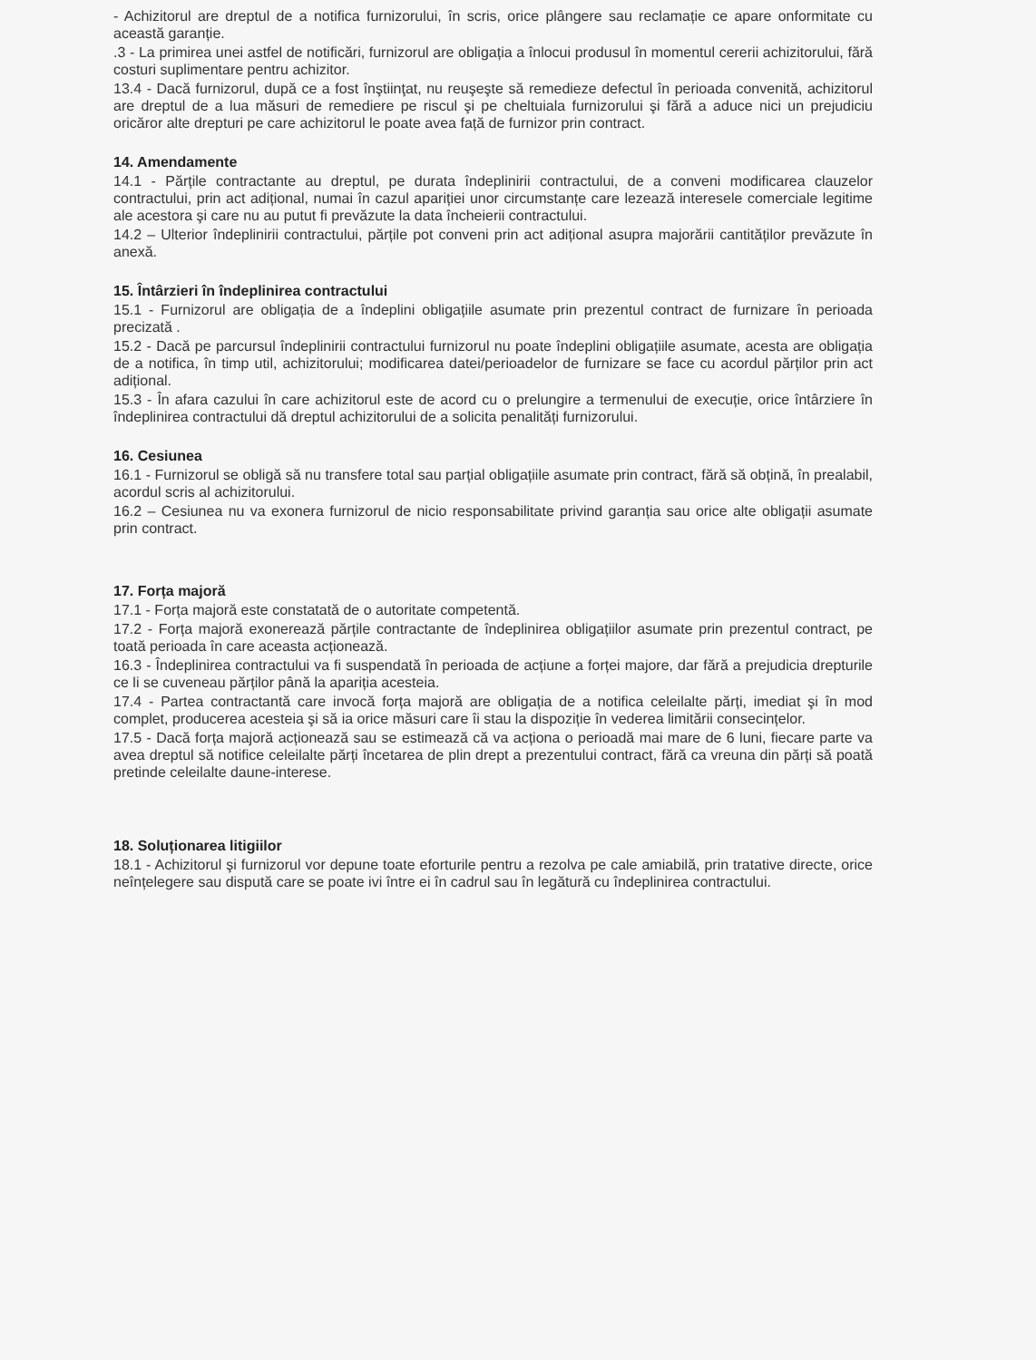- Achizitorul are dreptul de a notifica furnizorului, în scris, orice plângere sau reclamație ce apare onformitate cu această garanție.
.3 - La primirea unei astfel de notificări, furnizorul are obligația a înlocui produsul în momentul cererii achizitorului, fără costuri suplimentare pentru achizitor.
13.4 - Dacă furnizorul, după ce a fost înştiinţat, nu reuşeşte să remedieze defectul în perioada convenită, achizitorul are dreptul de a lua măsuri de remediere pe riscul şi pe cheltuiala furnizorului şi fără a aduce nici un prejudiciu oricăror alte drepturi pe care achizitorul le poate avea față de furnizor prin contract.
14. Amendamente
14.1 - Părțile contractante au dreptul, pe durata îndeplinirii contractului, de a conveni modificarea clauzelor contractului, prin act adițional, numai în cazul apariției unor circumstanțe care lezează interesele comerciale legitime ale acestora şi care nu au putut fi prevăzute la data încheierii contractului.
14.2 – Ulterior îndeplinirii contractului, părțile pot conveni prin act adițional asupra majorării cantităților prevăzute în anexă.
15. Întârzieri în îndeplinirea contractului
15.1 - Furnizorul are obligația de a îndeplini obligațiile asumate prin prezentul contract de furnizare în perioada precizată .
15.2 - Dacă pe parcursul îndeplinirii contractului furnizorul nu poate îndeplini obligațiile asumate, acesta are obligația de a notifica, în timp util, achizitorului; modificarea datei/perioadelor de furnizare se face cu acordul părților prin act adițional.
15.3 - În afara cazului în care achizitorul este de acord cu o prelungire a termenului de execuție, orice întârziere în îndeplinirea contractului dă dreptul achizitorului de a solicita penalități furnizorului.
16. Cesiunea
16.1 - Furnizorul se obligă să nu transfere total sau parțial obligațiile asumate prin contract, fără să obțină, în prealabil, acordul scris al achizitorului.
16.2 – Cesiunea nu va exonera furnizorul de nicio responsabilitate privind garanția sau orice alte obligații asumate prin contract.
17. Forța majoră
17.1 - Forța majoră este constatată de o autoritate competentă.
17.2 - Forța majoră exonerează părțile contractante de îndeplinirea obligațiilor asumate prin prezentul contract, pe toată perioada în care aceasta acționează.
16.3 - Îndeplinirea contractului va fi suspendată în perioada de acțiune a forței majore, dar fără a prejudicia drepturile ce li se cuveneau părților până la apariția acesteia.
17.4 - Partea contractantă care invocă forța majoră are obligația de a notifica celeilalte părți, imediat şi în mod complet, producerea acesteia şi să ia orice măsuri care îi stau la dispoziție în vederea limitării consecințelor.
17.5 - Dacă forța majoră acționează sau se estimează că va acționa o perioadă mai mare de 6 luni, fiecare parte va avea dreptul să notifice celeilalte părți încetarea de plin drept a prezentului contract, fără ca vreuna din părți să poată pretinde celeilalte daune-interese.
18. Soluționarea litigiilor
18.1 - Achizitorul şi furnizorul vor depune toate eforturile pentru a rezolva pe cale amiabilă, prin tratative directe, orice neînțelegere sau dispută care se poate ivi între ei în cadrul sau în legătură cu îndeplinirea contractului.